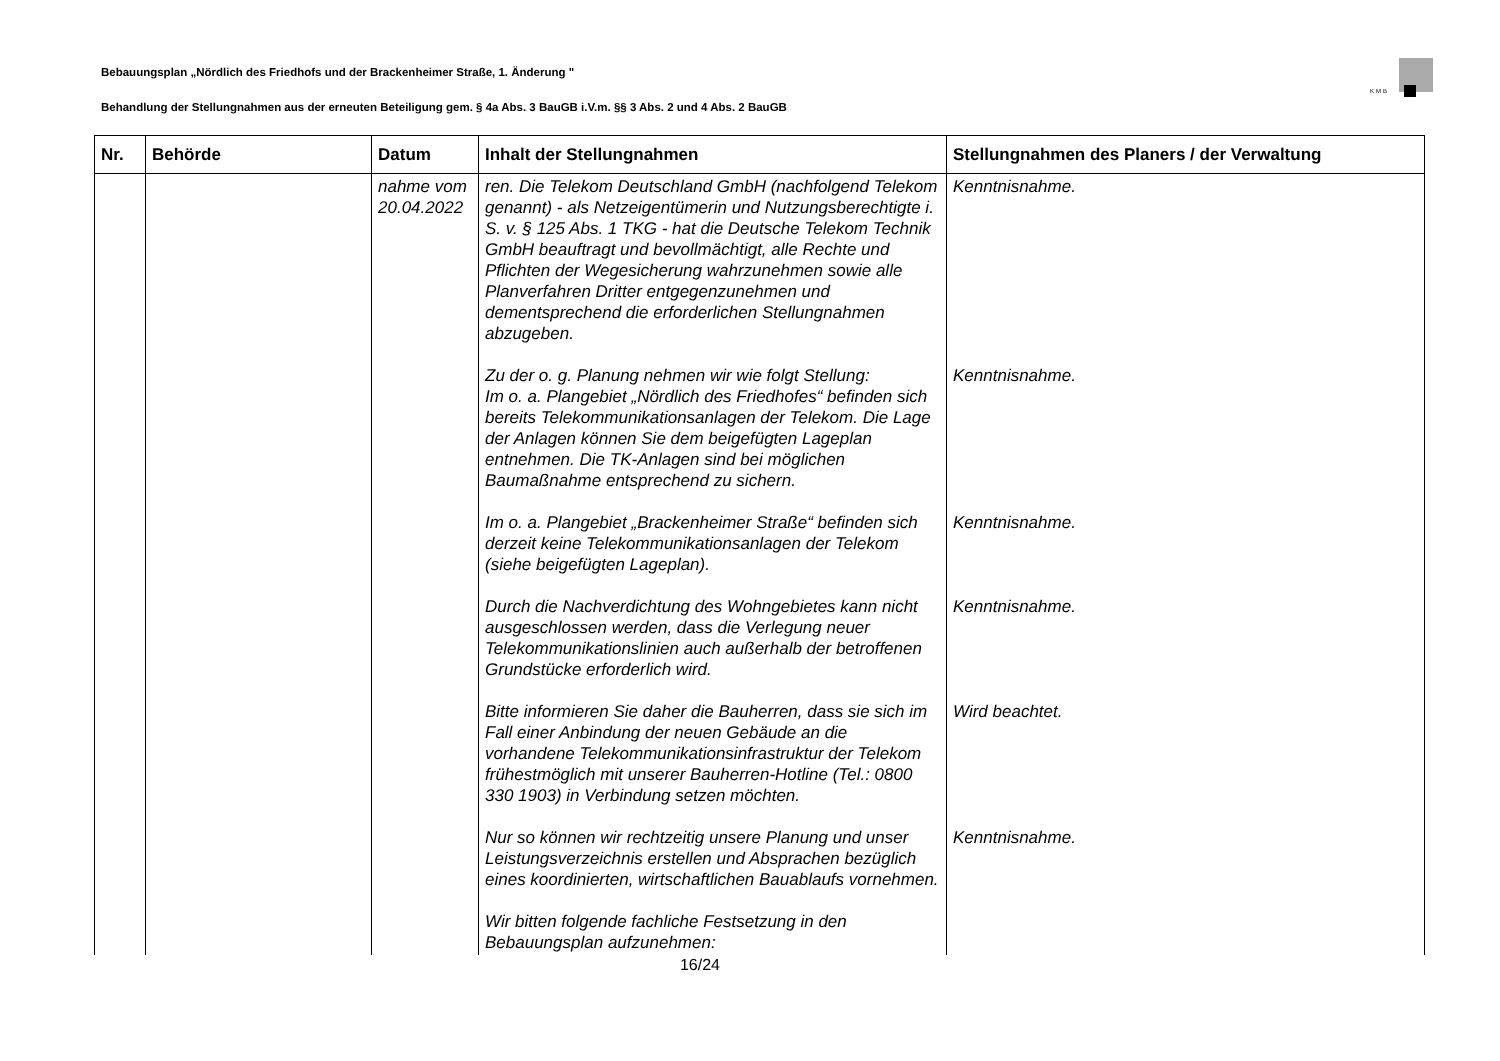Bebauungsplan „Nördlich des Friedhofs und der Brackenheimer Straße, 1. Änderung "
KMB
Behandlung der Stellungnahmen aus der erneuten Beteiligung gem. § 4a Abs. 3 BauGB i.V.m. §§ 3 Abs. 2 und 4 Abs. 2 BauGB
| Nr. | Behörde | Datum | Inhalt der Stellungnahmen | Stellungnahmen des Planers / der Verwaltung |
| --- | --- | --- | --- | --- |
| | | nahme vom 20.04.2022 | ren. Die Telekom Deutschland GmbH (nachfolgend Telekom genannt) - als Netzeigentümerin und Nutzungsberechtigte i. S. v. § 125 Abs. 1 TKG - hat die Deutsche Telekom Technik GmbH beauftragt und bevollmächtigt, alle Rechte und Pflichten der Wegesicherung wahrzunehmen sowie alle Planverfahren Dritter entgegenzunehmen und dementsprechend die erforderlichen Stellungnahmen abzugeben. Zu der o. g. Planung nehmen wir wie folgt Stellung: Im o. a. Plangebiet „Nördlich des Friedhofes“ befinden sich bereits Telekommunikationsanlagen der Telekom. Die Lage der Anlagen können Sie dem beigefügten Lageplan entnehmen. Die TK-Anlagen sind bei möglichen Baumaßnahme entsprechend zu sichern. Im o. a. Plangebiet „Brackenheimer Straße“ befinden sich derzeit keine Telekommunikationsanlagen der Telekom (siehe beigefügten Lageplan). Durch die Nachverdichtung des Wohngebietes kann nicht ausgeschlossen werden, dass die Verlegung neuer Telekommunikationslinien auch außerhalb der betroffenen Grundstücke erforderlich wird. Bitte informieren Sie daher die Bauherren, dass sie sich im Fall einer Anbindung der neuen Gebäude an die vorhandene Telekommunikationsinfrastruktur der Telekom frühestmöglich mit unserer Bauherren-Hotline (Tel.: 0800 330 1903) in Verbindung setzen möchten. Nur so können wir rechtzeitig unsere Planung und unser Leistungsverzeichnis erstellen und Absprachen bezüglich eines koordinierten, wirtschaftlichen Bauablaufs vornehmen. Wir bitten folgende fachliche Festsetzung in den Bebauungsplan aufzunehmen: | Kenntnisnahme. Kenntnisnahme. Kenntnisnahme. Kenntnisnahme. Wird beachtet. Kenntnisnahme. |
16/24